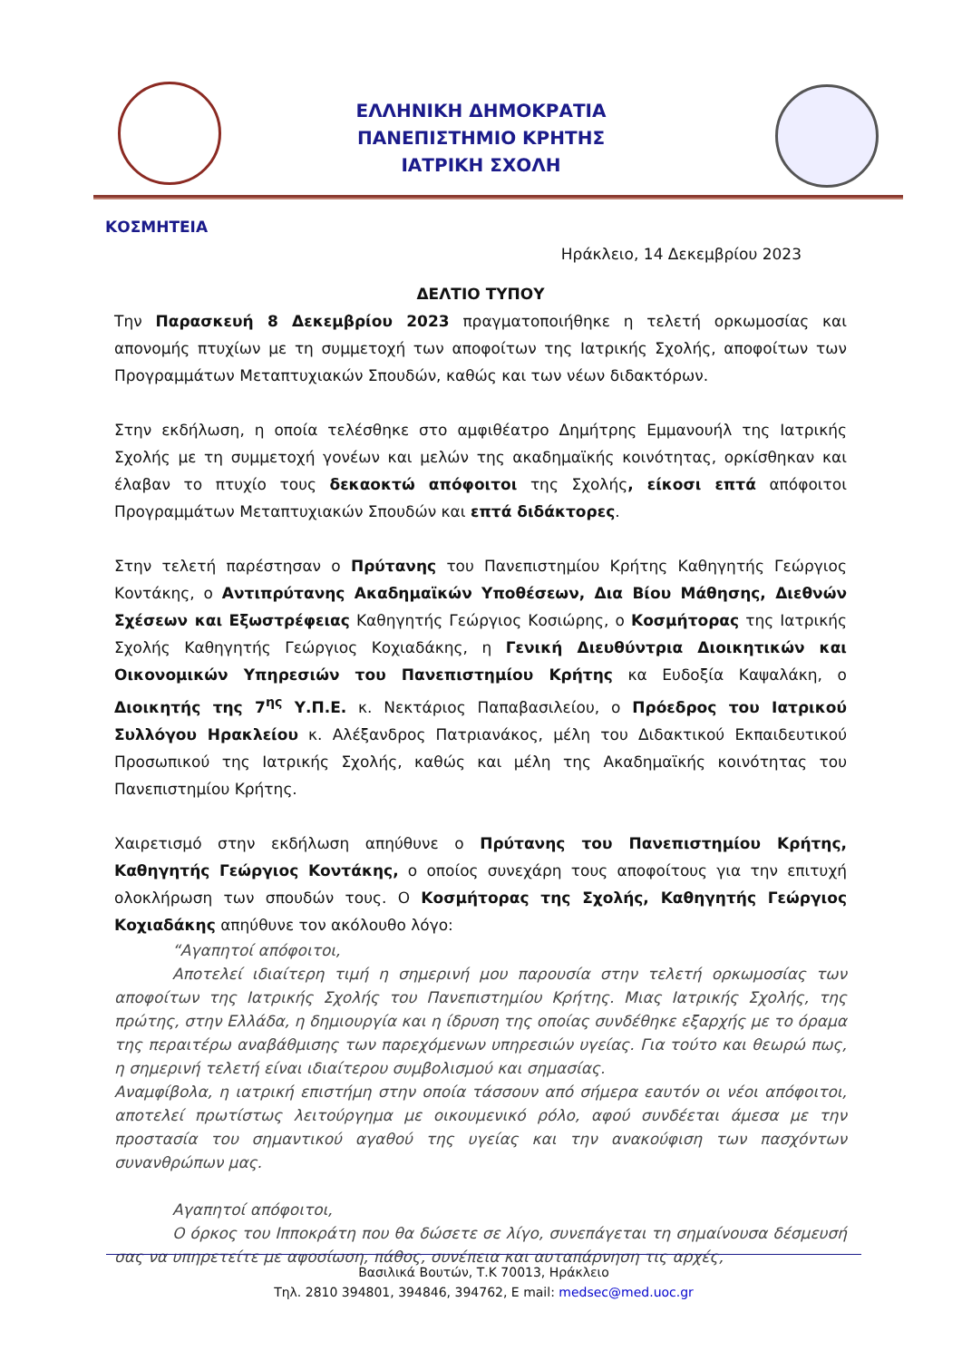ΕΛΛΗΝΙΚΗ ΔΗΜΟΚΡΑΤΙΑ
ΠΑΝΕΠΙΣΤΗΜΙΟ ΚΡΗΤΗΣ
ΙΑΤΡΙΚΗ ΣΧΟΛΗ
ΚΟΣΜΗΤΕΙΑ
Ηράκλειο, 14 Δεκεμβρίου 2023
ΔΕΛΤΙΟ ΤΥΠΟΥ
Την Παρασκευή 8 Δεκεμβρίου 2023 πραγματοποιήθηκε η τελετή ορκωμοσίας και απονομής πτυχίων με τη συμμετοχή των αποφοίτων της Ιατρικής Σχολής, αποφοίτων των Προγραμμάτων Μεταπτυχιακών Σπουδών, καθώς και των νέων διδακτόρων.
Στην εκδήλωση, η οποία τελέσθηκε στο αμφιθέατρο Δημήτρης Εμμανουήλ της Ιατρικής Σχολής με τη συμμετοχή γονέων και μελών της ακαδημαϊκής κοινότητας, ορκίσθηκαν και έλαβαν το πτυχίο τους δεκαοκτώ απόφοιτοι της Σχολής, είκοσι επτά απόφοιτοι Προγραμμάτων Μεταπτυχιακών Σπουδών και επτά διδάκτορες.
Στην τελετή παρέστησαν ο Πρύτανης του Πανεπιστημίου Κρήτης Καθηγητής Γεώργιος Κοντάκης, ο Αντιπρύτανης Ακαδημαϊκών Υποθέσεων, Δια Βίου Μάθησης, Διεθνών Σχέσεων και Εξωστρέφειας Καθηγητής Γεώργιος Κοσιώρης, ο Κοσμήτορας της Ιατρικής Σχολής Καθηγητής Γεώργιος Κοχιαδάκης, η Γενική Διευθύντρια Διοικητικών και Οικονομικών Υπηρεσιών του Πανεπιστημίου Κρήτης κα Ευδοξία Καψαλάκη, ο Διοικητής της 7<sup>ης</sup> Υ.Π.Ε. κ. Νεκτάριος Παπαβασιλείου, ο Πρόεδρος του Ιατρικού Συλλόγου Ηρακλείου κ. Αλέξανδρος Πατριανάκος, μέλη του Διδακτικού Εκπαιδευτικού Προσωπικού της Ιατρικής Σχολής, καθώς και μέλη της Ακαδημαϊκής κοινότητας του Πανεπιστημίου Κρήτης.
Χαιρετισμό στην εκδήλωση απηύθυνε ο Πρύτανης του Πανεπιστημίου Κρήτης, Καθηγητής Γεώργιος Κοντάκης, ο οποίος συνεχάρη τους αποφοίτους για την επιτυχή ολοκλήρωση των σπουδών τους. Ο Κοσμήτορας της Σχολής, Καθηγητής Γεώργιος Κοχιαδάκης απηύθυνε τον ακόλουθο λόγο:
“Αγαπητοί απόφοιτοι,
Αποτελεί ιδιαίτερη τιμή η σημερινή μου παρουσία στην τελετή ορκωμοσίας των αποφοίτων της Ιατρικής Σχολής του Πανεπιστημίου Κρήτης. Μιας Ιατρικής Σχολής, της πρώτης, στην Ελλάδα, η δημιουργία και η ίδρυση της οποίας συνδέθηκε εξαρχής με το όραμα της περαιτέρω αναβάθμισης των παρεχόμενων υπηρεσιών υγείας. Για τούτο και θεωρώ πως, η σημερινή τελετή είναι ιδιαίτερου συμβολισμού και σημασίας.
Αναμφίβολα, η ιατρική επιστήμη στην οποία τάσσουν από σήμερα εαυτόν οι νέοι απόφοιτοι, αποτελεί πρωτίστως λειτούργημα με οικουμενικό ρόλο, αφού συνδέεται άμεσα με την προστασία του σημαντικού αγαθού της υγείας και την ανακούφιση των πασχόντων συνανθρώπων μας.
Αγαπητοί απόφοιτοι,
Ο όρκος του Ιπποκράτη που θα δώσετε σε λίγο, συνεπάγεται τη σημαίνουσα δέσμευσή σας να υπηρετείτε με αφοσίωση, πάθος, συνέπεια και αυταπάρνηση τις αρχές,
Βασιλικά Βουτών, Τ.Κ 70013, Ηράκλειο
Τηλ. 2810 394801, 394846, 394762, E mail: medsec@med.uoc.gr